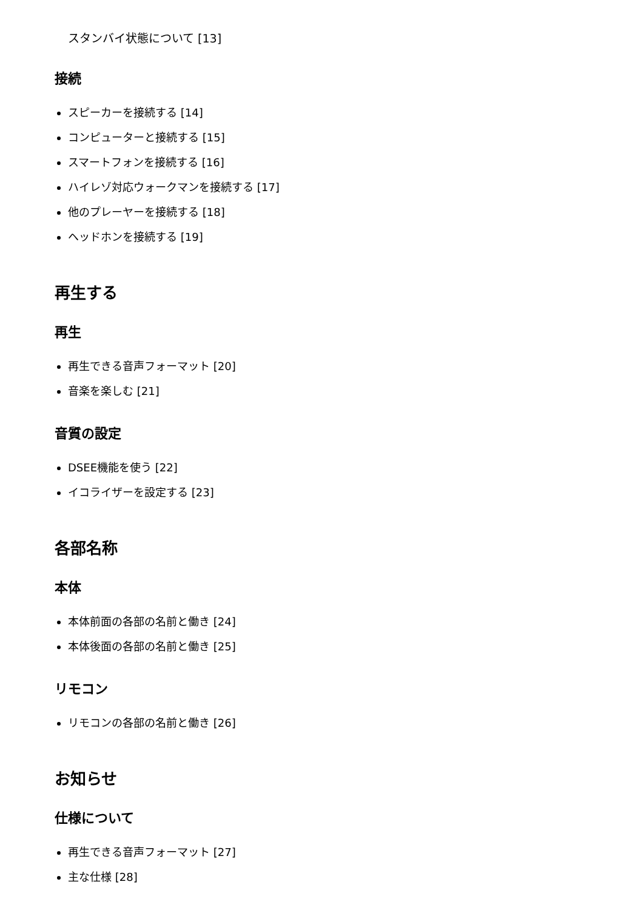スタンバイ状態について [13]
接続
スピーカーを接続する [14]
コンピューターと接続する [15]
スマートフォンを接続する [16]
ハイレゾ対応ウォークマンを接続する [17]
他のプレーヤーを接続する [18]
ヘッドホンを接続する [19]
再生する
再生
再生できる音声フォーマット [20]
音楽を楽しむ [21]
音質の設定
DSEE機能を使う [22]
イコライザーを設定する [23]
各部名称
本体
本体前面の各部の名前と働き [24]
本体後面の各部の名前と働き [25]
リモコン
リモコンの各部の名前と働き [26]
お知らせ
仕様について
再生できる音声フォーマット [27]
主な仕様 [28]